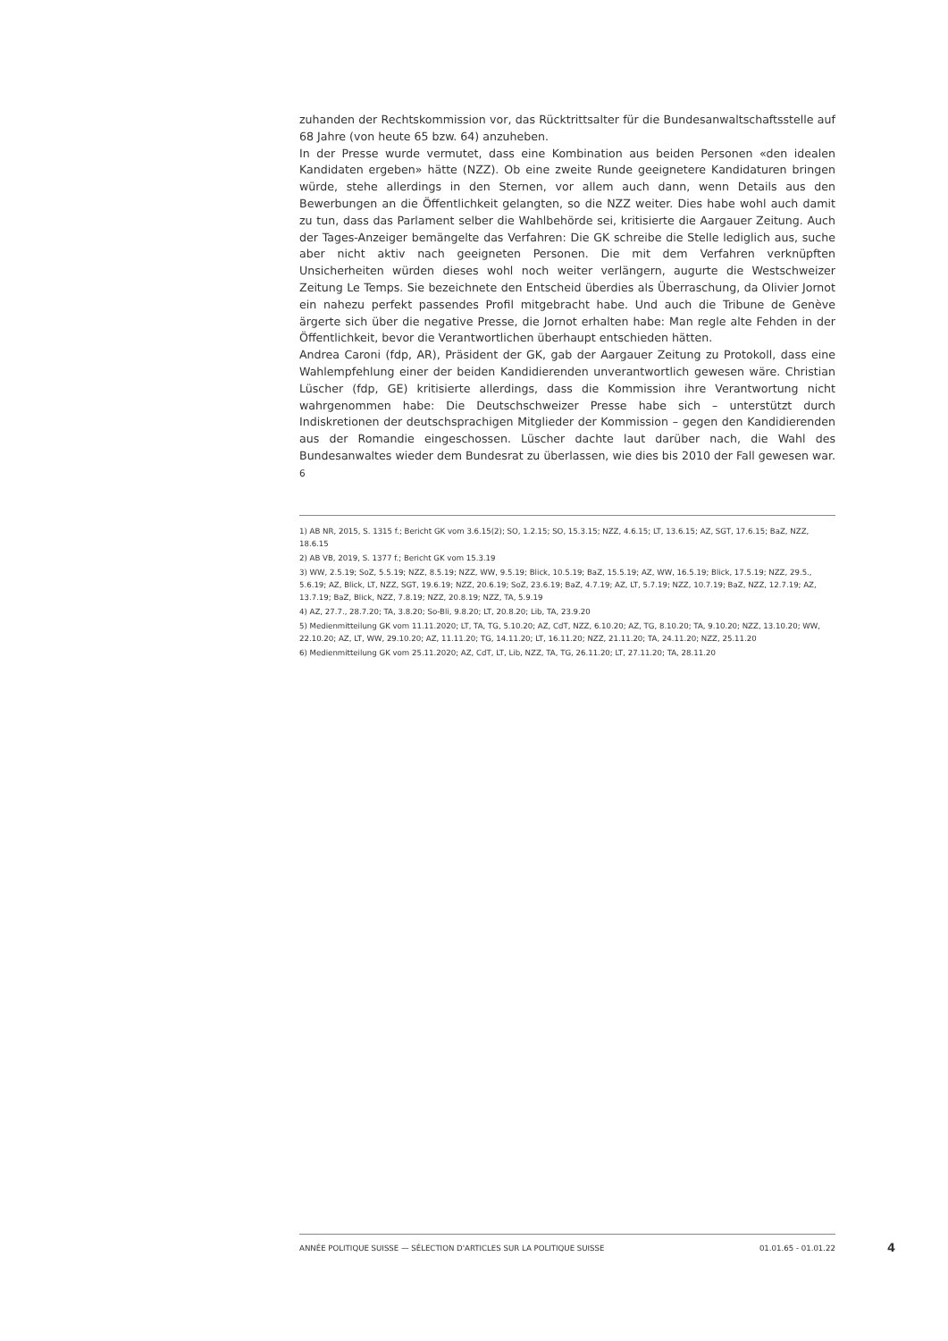zuhanden der Rechtskommission vor, das Rücktrittsalter für die Bundesanwaltschaftsstelle auf 68 Jahre (von heute 65 bzw. 64) anzuheben.
In der Presse wurde vermutet, dass eine Kombination aus beiden Personen «den idealen Kandidaten ergeben» hätte (NZZ). Ob eine zweite Runde geeignetere Kandidaturen bringen würde, stehe allerdings in den Sternen, vor allem auch dann, wenn Details aus den Bewerbungen an die Öffentlichkeit gelangten, so die NZZ weiter. Dies habe wohl auch damit zu tun, dass das Parlament selber die Wahlbehörde sei, kritisierte die Aargauer Zeitung. Auch der Tages-Anzeiger bemängelte das Verfahren: Die GK schreibe die Stelle lediglich aus, suche aber nicht aktiv nach geeigneten Personen. Die mit dem Verfahren verknüpften Unsicherheiten würden dieses wohl noch weiter verlängern, augurte die Westschweizer Zeitung Le Temps. Sie bezeichnete den Entscheid überdies als Überraschung, da Olivier Jornot ein nahezu perfekt passendes Profil mitgebracht habe. Und auch die Tribune de Genève ärgerte sich über die negative Presse, die Jornot erhalten habe: Man regle alte Fehden in der Öffentlichkeit, bevor die Verantwortlichen überhaupt entschieden hätten.
Andrea Caroni (fdp, AR), Präsident der GK, gab der Aargauer Zeitung zu Protokoll, dass eine Wahlempfehlung einer der beiden Kandidierenden unverantwortlich gewesen wäre. Christian Lüscher (fdp, GE) kritisierte allerdings, dass die Kommission ihre Verantwortung nicht wahrgenommen habe: Die Deutschschweizer Presse habe sich – unterstützt durch Indiskretionen der deutschsprachigen Mitglieder der Kommission – gegen den Kandidierenden aus der Romandie eingeschossen. Lüscher dachte laut darüber nach, die Wahl des Bundesanwaltes wieder dem Bundesrat zu überlassen, wie dies bis 2010 der Fall gewesen war. <sup>6</sup>
1) AB NR, 2015, S. 1315 f.; Bericht GK vom 3.6.15(2); SO, 1.2.15; SO, 15.3.15; NZZ, 4.6.15; LT, 13.6.15; AZ, SGT, 17.6.15; BaZ, NZZ, 18.6.15
2) AB VB, 2019, S. 1377 f.; Bericht GK vom 15.3.19
3) WW, 2.5.19; SoZ, 5.5.19; NZZ, 8.5.19; NZZ, WW, 9.5.19; Blick, 10.5.19; BaZ, 15.5.19; AZ, WW, 16.5.19; Blick, 17.5.19; NZZ, 29.5., 5.6.19; AZ, Blick, LT, NZZ, SGT, 19.6.19; NZZ, 20.6.19; SoZ, 23.6.19; BaZ, 4.7.19; AZ, LT, 5.7.19; NZZ, 10.7.19; BaZ, NZZ, 12.7.19; AZ, 13.7.19; BaZ, Blick, NZZ, 7.8.19; NZZ, 20.8.19; NZZ, TA, 5.9.19
4) AZ, 27.7., 28.7.20; TA, 3.8.20; So-Bli, 9.8.20; LT, 20.8.20; Lib, TA, 23.9.20
5) Medienmitteilung GK vom 11.11.2020; LT, TA, TG, 5.10.20; AZ, CdT, NZZ, 6.10.20; AZ, TG, 8.10.20; TA, 9.10.20; NZZ, 13.10.20; WW, 22.10.20; AZ, LT, WW, 29.10.20; AZ, 11.11.20; TG, 14.11.20; LT, 16.11.20; NZZ, 21.11.20; TA, 24.11.20; NZZ, 25.11.20
6) Medienmitteilung GK vom 25.11.2020; AZ, CdT, LT, Lib, NZZ, TA, TG, 26.11.20; LT, 27.11.20; TA, 28.11.20
ANNÉE POLITIQUE SUISSE — SÉLECTION D'ARTICLES SUR LA POLITIQUE SUISSE 01.01.65 - 01.01.22
4